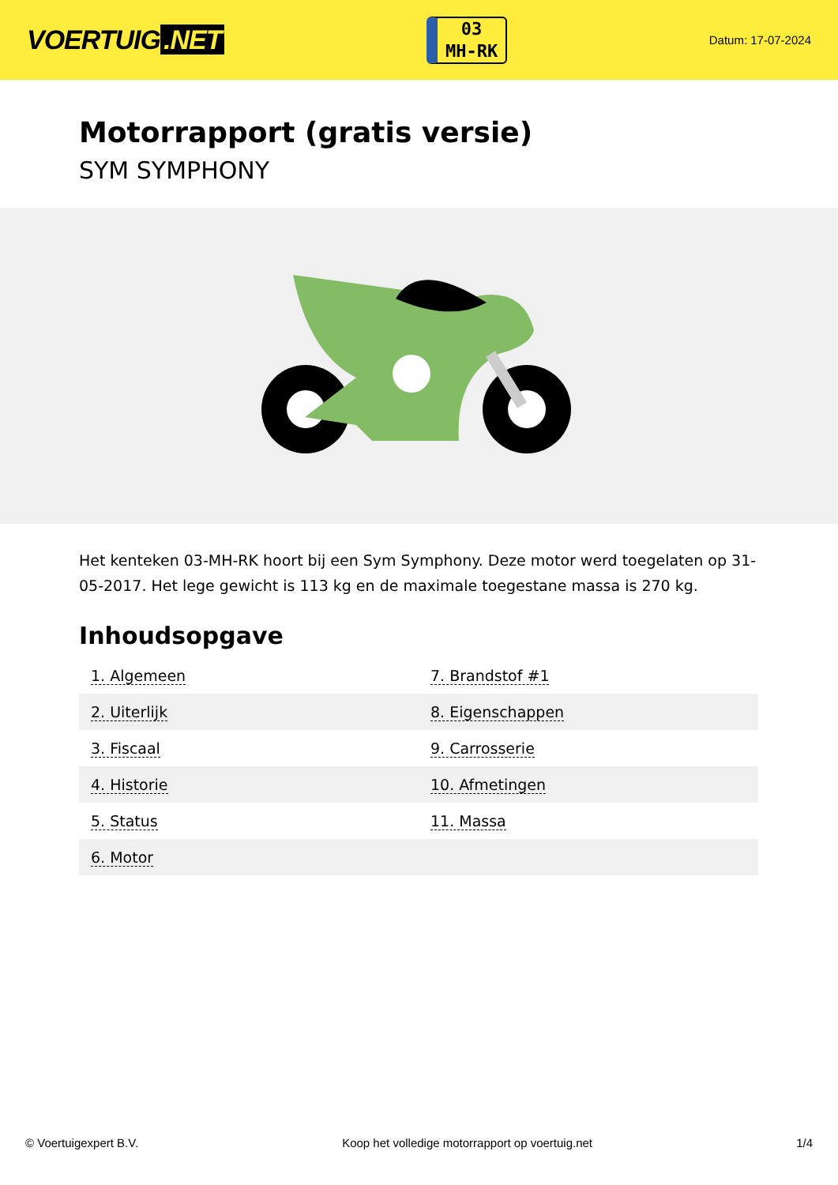VOERTUIG.NET
03
MH-RK
Datum: 17-07-2024
Motorrapport (gratis versie)
SYM SYMPHONY
Het kenteken 03-MH-RK hoort bij een Sym Symphony. Deze motor werd toegelaten op 31-05-2017. Het lege gewicht is 113 kg en de maximale toegestane massa is 270 kg.
Inhoudsopgave
| 1. Algemeen | 7. Brandstof #1 |
| 2. Uiterlijk | 8. Eigenschappen |
| 3. Fiscaal | 9. Carrosserie |
| 4. Historie | 10. Afmetingen |
| 5. Status | 11. Massa |
| 6. Motor | |
© Voertuigexpert B.V. Koop het volledige motorrapport op voertuig.net 1/4